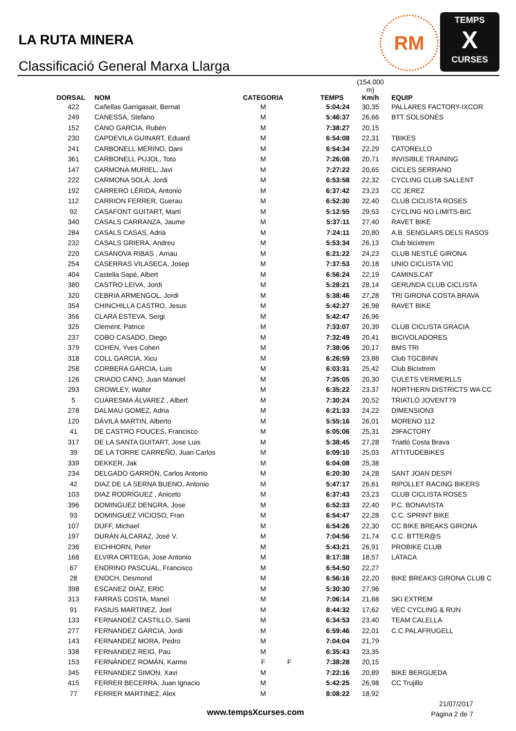LA RUTA MINERA
Classificació General Marxa Llarga
RM
TEMPS
X
CURSES
| DORSAL | NOM | CATEGORIA | | TEMPS | (154.000 m) Km/h | EQUIP |
| --- | --- | --- | --- | --- | --- | --- |
| 422 | Cañellas Garrigasait, Bernat | M | | 5:04:24 | 30,35 | PALLARES FACTORY-IXCOR |
| 249 | CANESSA, Stefano | M | | 5:46:37 | 26,66 | BTT SOLSONÉS |
| 152 | CANO GARCIA, Rubén | M | | 7:38:27 | 20,15 | |
| 230 | CAPDEVILA GUINART, Eduard | M | | 6:54:08 | 22,31 | TBIKES |
| 241 | CARBONELL MERINO, Dani | M | | 6:54:34 | 22,29 | CATORELLO |
| 361 | CARBONELL PUJOL, Toto | M | | 7:26:08 | 20,71 | INVISIBLE TRAINING |
| 147 | CARMONA MURIEL, Javi | M | | 7:27:22 | 20,65 | CICLES SERRANO |
| 222 | CARMONA SOLÀ, Jordi | M | | 6:53:58 | 22,32 | CYCLING CLUB SALLENT |
| 192 | CARRERO LÉRIDA, Antonio | M | | 6:37:42 | 23,23 | CC JEREZ |
| 112 | CARRION FERRER, Guerau | M | | 6:52:30 | 22,40 | CLUB CICLISTA ROSES |
| 92 | CASAFONT GUITART, Martí | M | | 5:12:55 | 29,53 | CYCLING NO LIMITS-BIC |
| 340 | CASALS CARRANZA, Jaume | M | | 5:37:11 | 27,40 | RAVET BIKE |
| 284 | CASALS CASAS, Adrià | M | | 7:24:11 | 20,80 | A.B. SENGLARS DELS RASOS |
| 232 | CASALS GRIERA, Andreu | M | | 5:53:34 | 26,13 | Club bicixtrem |
| 220 | CASANOVA RIBAS , Arnau | M | | 6:21:22 | 24,23 | CLUB NESTLÉ GIRONA |
| 254 | CASERRAS VILASECA, Josep | M | | 7:37:53 | 20,18 | UNIO CICLISTA VIC |
| 404 | Castella Sapé, Albert | M | | 6:56:24 | 22,19 | CAMINS.CAT |
| 380 | CASTRO LEIVA, Jordi | M | | 5:28:21 | 28,14 | GERUNDA CLUB CICLISTA |
| 320 | CEBRIA ARMENGOL, Jordi | M | | 5:38:46 | 27,28 | TRI GIRONA COSTA BRAVA |
| 354 | CHINCHILLA CASTRO, Jesus | M | | 5:42:27 | 26,98 | RAVET BIKE |
| 356 | CLARA ESTEVA, Sergi | M | | 5:42:47 | 26,96 | |
| 325 | Clement, Patrice | M | | 7:33:07 | 20,39 | CLUB CICLISTA GRACIA |
| 237 | COBO CASADO, Diego | M | | 7:32:49 | 20,41 | BICIVOLADORES |
| 379 | COHEN, Yves Cohen | M | | 7:38:06 | 20,17 | BMS TRI |
| 318 | COLL GARCIA, Xicu | M | | 6:26:59 | 23,88 | Club TGCBINN |
| 258 | CORBERA GARCIA, Luis | M | | 6:03:31 | 25,42 | Club Bicixtrem |
| 126 | CRIADO CANO, Juan Manuel | M | | 7:35:05 | 20,30 | CULETS VERMERLLS |
| 293 | CROWLEY, Walter | M | | 6:35:22 | 23,37 | NORTHERN DISTRICTS WA CC |
| 5 | CUARESMA ÁLVAREZ , Albert | M | | 7:30:24 | 20,52 | TRIATLÓ JOVENT79 |
| 278 | DALMAU GOMEZ, Adria | M | | 6:21:33 | 24,22 | DIMENSION3 |
| 120 | DÁVILA MARTIN, Alberto | M | | 5:55:16 | 26,01 | MORENO 112 |
| 41 | DE CASTRO FOUCES, Francisco | M | | 6:05:06 | 25,31 | 29FACTORY |
| 317 | DE LA SANTA GUITART, Jose Luis | M | | 5:38:45 | 27,28 | Triatló Costa Brava |
| 39 | DE LA TORRE CARREÑO, Juan Carlos | M | | 6:09:10 | 25,03 | ATTITUDEBIKES |
| 339 | DEKKER, Jak | M | | 6:04:08 | 25,38 | |
| 234 | DELGADO GARRÓN, Carlos Antonio | M | | 6:20:30 | 24,28 | SANT JOAN DESPÍ |
| 42 | DIAZ DE LA SERNA BUENO, Antonio | M | | 5:47:17 | 26,61 | RIPOLLET RACING BIKERS |
| 103 | DIAZ RODRÍGUEZ , Aniceto | M | | 6:37:43 | 23,23 | CLUB CICLISTA ROSES |
| 396 | DOMINGUEZ DENGRA, Jose | M | | 6:52:33 | 22,40 | P.C. BONAVISTA |
| 93 | DOMINGUEZ VICIOSO, Fran | M | | 6:54:47 | 22,28 | C.C. SPRINT BIKE |
| 107 | DUFF, Michael | M | | 6:54:26 | 22,30 | CC BIKE BREAKS GIRONA |
| 197 | DURÁN ALCARAZ, José V. | M | | 7:04:56 | 21,74 | C.C. BTTER@S |
| 236 | EICHHORN, Peter | M | | 5:43:21 | 26,91 | PROBIKE CLUB |
| 168 | ELVIRA ORTEGA, Jose Antonio | M | | 8:17:38 | 18,57 | LATACA |
| 67 | ENDRINO PASCUAL, Francisco | M | | 6:54:50 | 22,27 | |
| 28 | ENOCH, Desmond | M | | 6:56:16 | 22,20 | BIKE BREAKS GIRONA CLUB C |
| 398 | ESCANEZ DIAZ, ERIC | M | | 5:30:30 | 27,96 | |
| 313 | FARRAS COSTA, Manel | M | | 7:06:14 | 21,68 | SKI EXTREM |
| 91 | FASIUS MARTINEZ, Joel | M | | 8:44:32 | 17,62 | VEC CYCLING & RUN |
| 133 | FERNANDEZ CASTILLO, Santi | M | | 6:34:53 | 23,40 | TEAM CALELLA |
| 277 | FERNANDEZ GARCIA, Jordi | M | | 6:59:46 | 22,01 | C.C.PALAFRUGELL |
| 143 | FERNANDEZ MORA, Pedro | M | | 7:04:04 | 21,79 | |
| 338 | FERNANDEZ REIG, Pau | M | | 6:35:43 | 23,35 | |
| 153 | FERNÁNDEZ ROMÁN, Karme | F | F | 7:38:28 | 20,15 | |
| 345 | FERNANDEZ SIMON, Xavi | M | | 7:22:16 | 20,89 | BIKE BERGUEDA |
| 415 | FERRER BECERRA, Juan Ignacio | M | | 5:42:25 | 26,98 | CC Trujillo |
| 77 | FERRER MARTINEZ, Alex | M | | 8:08:22 | 18,92 | |
www.tempsXcurses.com
21/07/2017
Pàgina 2 de 7